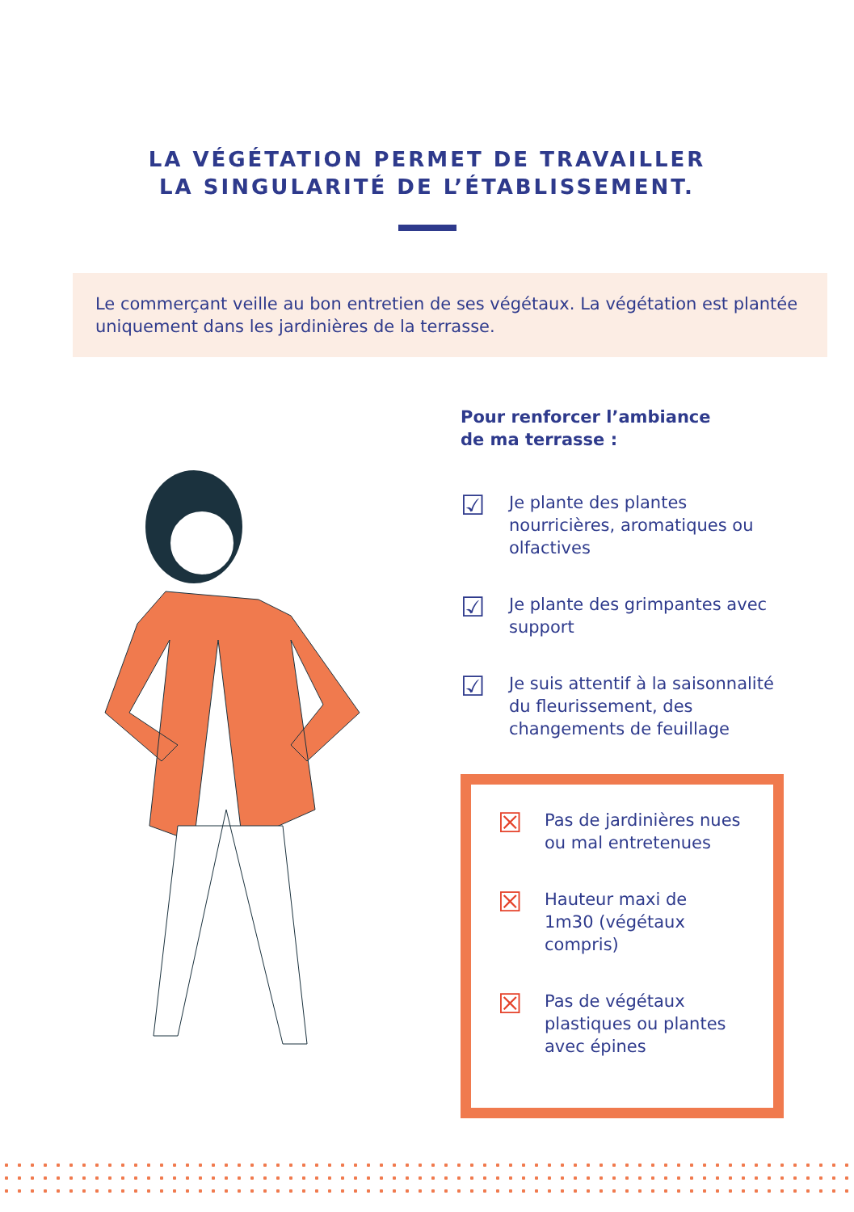LA VÉGÉTATION PERMET DE TRAVAILLER
LA SINGULARITÉ DE L’ÉTABLISSEMENT.
Le commerçant veille au bon entretien de ses végétaux. La végétation est plantée uniquement dans les jardinières de la terrasse.
Pour renforcer l’ambiance
de ma terrasse :
☑
Je plante des plantes nourricières, aromatiques ou olfactives
☑
Je plante des grimpantes avec support
☑
Je suis attentif à la saisonnalité du fleurissement, des changements de feuillage
☒
Pas de jardinières nues ou mal entretenues
☒
Hauteur maxi de 1m30 (végétaux compris)
☒
Pas de végétaux plastiques ou plantes avec épines